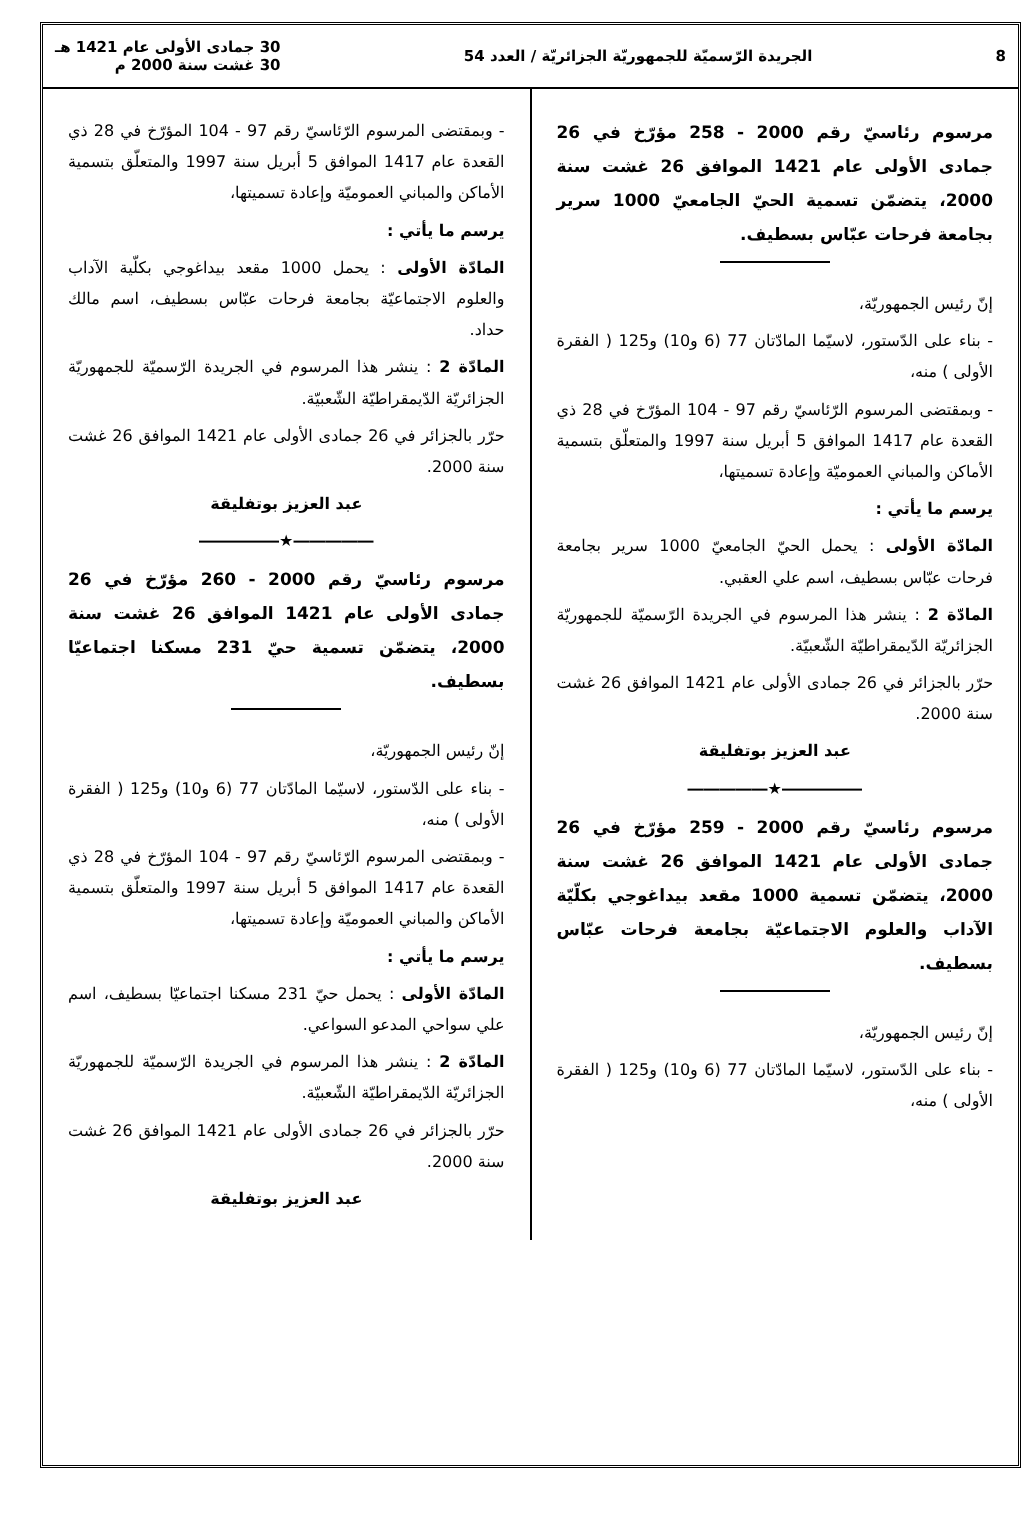8 الجريدة الرّسميّة للجمهوريّة الجزائريّة / العدد 54 30 جمادى الأولى عام 1421 هـ
30 غشت سنة 2000 م
مرسوم رئاسيّ رقم 2000 - 258 مؤرّخ في 26 جمادى الأولى عام 1421 الموافق 26 غشت سنة 2000، يتضمّن تسمية الحيّ الجامعيّ 1000 سرير بجامعة فرحات عبّاس بسطيف.
إنّ رئيس الجمهوريّة،
- بناء على الدّستور، لاسيّما المادّتان 77 (6 و10) و125 ( الفقرة الأولى ) منه،
- وبمقتضى المرسوم الرّئاسيّ رقم 97 - 104 المؤرّخ في 28 ذي القعدة عام 1417 الموافق 5 أبريل سنة 1997 والمتعلّق بتسمية الأماكن والمباني العموميّة وإعادة تسميتها،
يرسم ما يأتي :
المادّة الأولى : يحمل الحيّ الجامعيّ 1000 سرير بجامعة فرحات عبّاس بسطيف، اسم علي العقبي.
المادّة 2 : ينشر هذا المرسوم في الجريدة الرّسميّة للجمهوريّة الجزائريّة الدّيمقراطيّة الشّعبيّة.
حرّر بالجزائر في 26 جمادى الأولى عام 1421 الموافق 26 غشت سنة 2000.
عبد العزيز بوتفليقة
―――――★―――――
مرسوم رئاسيّ رقم 2000 - 259 مؤرّخ في 26 جمادى الأولى عام 1421 الموافق 26 غشت سنة 2000، يتضمّن تسمية 1000 مقعد بيداغوجي بكلّيّة الآداب والعلوم الاجتماعيّة بجامعة فرحات عبّاس بسطيف.
إنّ رئيس الجمهوريّة،
- بناء على الدّستور، لاسيّما المادّتان 77 (6 و10) و125 ( الفقرة الأولى ) منه،
- وبمقتضى المرسوم الرّئاسيّ رقم 97 - 104 المؤرّخ في 28 ذي القعدة عام 1417 الموافق 5 أبريل سنة 1997 والمتعلّق بتسمية الأماكن والمباني العموميّة وإعادة تسميتها،
يرسم ما يأتي :
المادّة الأولى : يحمل 1000 مقعد بيداغوجي بكلّية الآداب والعلوم الاجتماعيّة بجامعة فرحات عبّاس بسطيف، اسم مالك حداد.
المادّة 2 : ينشر هذا المرسوم في الجريدة الرّسميّة للجمهوريّة الجزائريّة الدّيمقراطيّة الشّعبيّة.
حرّر بالجزائر في 26 جمادى الأولى عام 1421 الموافق 26 غشت سنة 2000.
عبد العزيز بوتفليقة
―――――★―――――
مرسوم رئاسيّ رقم 2000 - 260 مؤرّخ في 26 جمادى الأولى عام 1421 الموافق 26 غشت سنة 2000، يتضمّن تسمية حيّ 231 مسكنا اجتماعيّا بسطيف.
إنّ رئيس الجمهوريّة،
- بناء على الدّستور، لاسيّما المادّتان 77 (6 و10) و125 ( الفقرة الأولى ) منه،
- وبمقتضى المرسوم الرّئاسيّ رقم 97 - 104 المؤرّخ في 28 ذي القعدة عام 1417 الموافق 5 أبريل سنة 1997 والمتعلّق بتسمية الأماكن والمباني العموميّة وإعادة تسميتها،
يرسم ما يأتي :
المادّة الأولى : يحمل حيّ 231 مسكنا اجتماعيّا بسطيف، اسم علي سواحي المدعو السواعي.
المادّة 2 : ينشر هذا المرسوم في الجريدة الرّسميّة للجمهوريّة الجزائريّة الدّيمقراطيّة الشّعبيّة.
حرّر بالجزائر في 26 جمادى الأولى عام 1421 الموافق 26 غشت سنة 2000.
عبد العزيز بوتفليقة